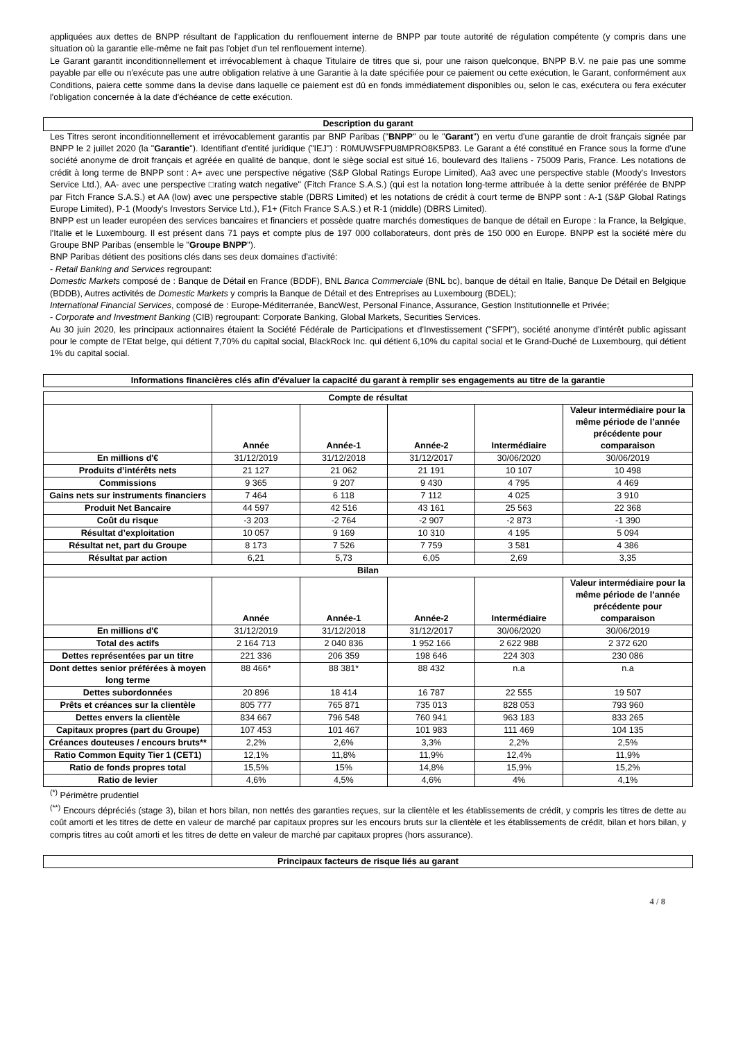appliquées aux dettes de BNPP résultant de l'application du renflouement interne de BNPP par toute autorité de régulation compétente (y compris dans une situation où la garantie elle-même ne fait pas l'objet d'un tel renflouement interne).
Le Garant garantit inconditionnellement et irrévocablement à chaque Titulaire de titres que si, pour une raison quelconque, BNPP B.V. ne paie pas une somme payable par elle ou n'exécute pas une autre obligation relative à une Garantie à la date spécifiée pour ce paiement ou cette exécution, le Garant, conformément aux Conditions, paiera cette somme dans la devise dans laquelle ce paiement est dû en fonds immédiatement disponibles ou, selon le cas, exécutera ou fera exécuter l'obligation concernée à la date d'échéance de cette exécution.
Description du garant
Les Titres seront inconditionnellement et irrévocablement garantis par BNP Paribas ("BNPP" ou le "Garant") en vertu d'une garantie de droit français signée par BNPP le 2 juillet 2020 (la "Garantie"). Identifiant d'entité juridique ("IEJ") : R0MUWSFPU8MPRO8K5P83. Le Garant a été constitué en France sous la forme d'une société anonyme de droit français et agréée en qualité de banque, dont le siège social est situé 16, boulevard des Italiens - 75009 Paris, France. Les notations de crédit à long terme de BNPP sont : A+ avec une perspective négative (S&P Global Ratings Europe Limited), Aa3 avec une perspective stable (Moody's Investors Service Ltd.), AA- avec une perspective □rating watch negative" (Fitch France S.A.S.) (qui est la notation long-terme attribuée à la dette senior préférée de BNPP par Fitch France S.A.S.) et AA (low) avec une perspective stable (DBRS Limited) et les notations de crédit à court terme de BNPP sont : A-1 (S&P Global Ratings Europe Limited), P-1 (Moody's Investors Service Ltd.), F1+ (Fitch France S.A.S.) et R-1 (middle) (DBRS Limited).
BNPP est un leader européen des services bancaires et financiers et possède quatre marchés domestiques de banque de détail en Europe : la France, la Belgique, l'Italie et le Luxembourg. Il est présent dans 71 pays et compte plus de 197 000 collaborateurs, dont près de 150 000 en Europe. BNPP est la société mère du Groupe BNP Paribas (ensemble le "Groupe BNPP").
BNP Paribas détient des positions clés dans ses deux domaines d'activité:
- Retail Banking and Services regroupant:
Domestic Markets composé de : Banque de Détail en France (BDDF), BNL Banca Commerciale (BNL bc), banque de détail en Italie, Banque De Détail en Belgique (BDDB), Autres activités de Domestic Markets y compris la Banque de Détail et des Entreprises au Luxembourg (BDEL);
International Financial Services, composé de : Europe-Méditerranée, BancWest, Personal Finance, Assurance, Gestion Institutionnelle et Privée;
- Corporate and Investment Banking (CIB) regroupant: Corporate Banking, Global Markets, Securities Services.
Au 30 juin 2020, les principaux actionnaires étaient la Société Fédérale de Participations et d'Investissement ("SFPI"), société anonyme d'intérêt public agissant pour le compte de l'Etat belge, qui détient 7,70% du capital social, BlackRock Inc. qui détient 6,10% du capital social et le Grand-Duché de Luxembourg, qui détient 1% du capital social.
Informations financières clés afin d'évaluer la capacité du garant à remplir ses engagements au titre de la garantie
| Compte de résultat | | | | | |
| --- | --- | --- | --- | --- | --- |
| | Année | Année-1 | Année-2 | Intermédiaire | Valeur intermédiaire pour la même période de l’année précédente pour comparaison |
| En millions d'€ | 31/12/2019 | 31/12/2018 | 31/12/2017 | 30/06/2020 | 30/06/2019 |
| Produits d’intérêts nets | 21 127 | 21 062 | 21 191 | 10 107 | 10 498 |
| Commissions | 9 365 | 9 207 | 9 430 | 4 795 | 4 469 |
| Gains nets sur instruments financiers | 7 464 | 6 118 | 7 112 | 4 025 | 3 910 |
| Produit Net Bancaire | 44 597 | 42 516 | 43 161 | 25 563 | 22 368 |
| Coût du risque | -3 203 | -2 764 | -2 907 | -2 873 | -1 390 |
| Résultat d’exploitation | 10 057 | 9 169 | 10 310 | 4 195 | 5 094 |
| Résultat net, part du Groupe | 8 173 | 7 526 | 7 759 | 3 581 | 4 386 |
| Résultat par action | 6,21 | 5,73 | 6,05 | 2,69 | 3,35 |
| Bilan | | | | | |
| | Année | Année-1 | Année-2 | Intermédiaire | Valeur intermédiaire pour la même période de l’année précédente pour comparaison |
| En millions d'€ | 31/12/2019 | 31/12/2018 | 31/12/2017 | 30/06/2020 | 30/06/2019 |
| Total des actifs | 2 164 713 | 2 040 836 | 1 952 166 | 2 622 988 | 2 372 620 |
| Dettes représentées par un titre | 221 336 | 206 359 | 198 646 | 224 303 | 230 086 |
| Dont dettes senior préférées à moyen long terme | 88 466* | 88 381* | 88 432 | n.a | n.a |
| Dettes subordonnées | 20 896 | 18 414 | 16 787 | 22 555 | 19 507 |
| Prêts et créances sur la clientèle | 805 777 | 765 871 | 735 013 | 828 053 | 793 960 |
| Dettes envers la clientèle | 834 667 | 796 548 | 760 941 | 963 183 | 833 265 |
| Capitaux propres (part du Groupe) | 107 453 | 101 467 | 101 983 | 111 469 | 104 135 |
| Créances douteuses / encours bruts** | 2,2% | 2,6% | 3,3% | 2,2% | 2,5% |
| Ratio Common Equity Tier 1 (CET1) | 12,1% | 11,8% | 11,9% | 12,4% | 11,9% |
| Ratio de fonds propres total | 15,5% | 15% | 14,8% | 15,9% | 15,2% |
| Ratio de levier | 4,6% | 4,5% | 4,6% | 4% | 4,1% |
<sup>(*)</sup> Périmètre prudentiel
<sup>(**)</sup> Encours dépréciés (stage 3), bilan et hors bilan, non nettés des garanties reçues, sur la clientèle et les établissements de crédit, y compris les titres de dette au coût amorti et les titres de dette en valeur de marché par capitaux propres sur les encours bruts sur la clientèle et les établissements de crédit, bilan et hors bilan, y compris titres au coût amorti et les titres de dette en valeur de marché par capitaux propres (hors assurance).
Principaux facteurs de risque liés au garant
4 / 8